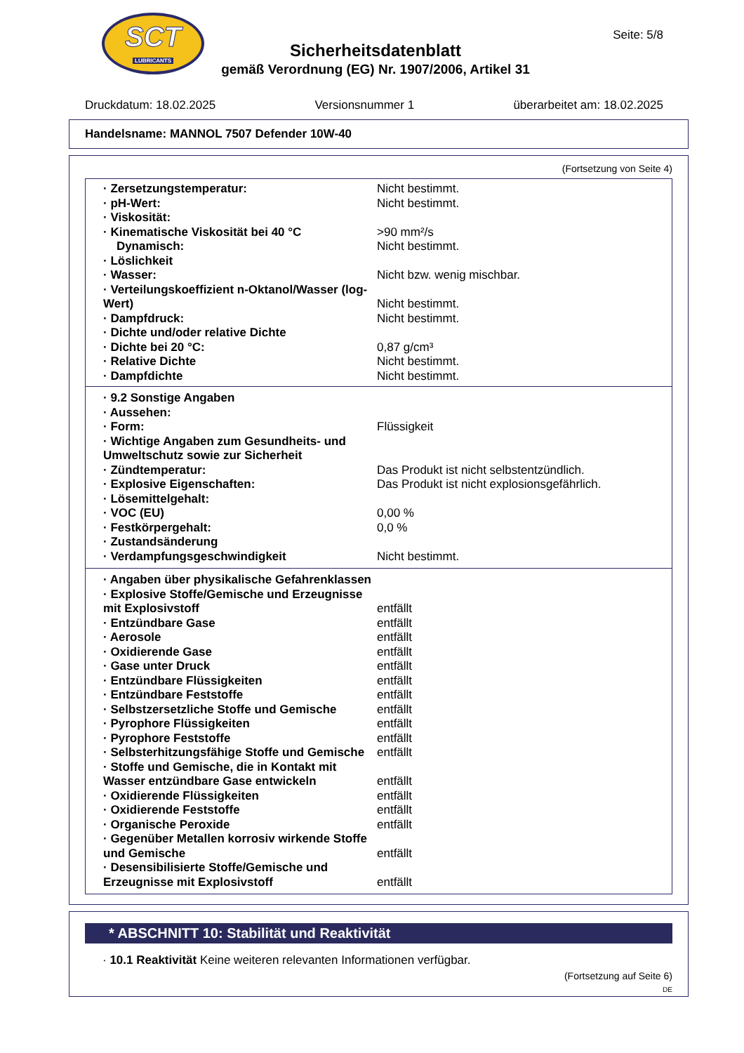SCT
LUBRICANTS
Seite: 5/8
Sicherheitsdatenblatt
gemäß Verordnung (EG) Nr. 1907/2006, Artikel 31
Druckdatum: 18.02.2025 Versionsnummer 1 überarbeitet am: 18.02.2025
Handelsname: MANNOL 7507 Defender 10W-40
(Fortsetzung von Seite 4)
| · Zersetzungstemperatur: | Nicht bestimmt. |
| · pH-Wert: | Nicht bestimmt. |
| · Viskosität: | |
| · Kinematische Viskosität bei 40 °C | >90 mm²/s |
| Dynamisch: | Nicht bestimmt. |
| · Löslichkeit | |
| · Wasser: | Nicht bzw. wenig mischbar. |
| · Verteilungskoeffizient n-Oktanol/Wasser (log-Wert) | Nicht bestimmt. |
| · Dampfdruck: | Nicht bestimmt. |
| · Dichte und/oder relative Dichte | |
| · Dichte bei 20 °C: | 0,87 g/cm³ |
| · Relative Dichte | Nicht bestimmt. |
| · Dampfdichte | Nicht bestimmt. |
| · 9.2 Sonstige Angaben | |
| · Aussehen: | |
| · Form: | Flüssigkeit |
| · Wichtige Angaben zum Gesundheits- und Umweltschutz sowie zur Sicherheit | |
| · Zündtemperatur: | Das Produkt ist nicht selbstentzündlich. |
| · Explosive Eigenschaften: | Das Produkt ist nicht explosionsgefährlich. |
| · Lösemittelgehalt: | |
| · VOC (EU) | 0,00 % |
| · Festkörpergehalt: | 0,0 % |
| · Zustandsänderung | |
| · Verdampfungsgeschwindigkeit | Nicht bestimmt. |
| · Angaben über physikalische Gefahrenklassen | |
| · Explosive Stoffe/Gemische und Erzeugnisse mit Explosivstoff | entfällt |
| · Entzündbare Gase | entfällt |
| · Aerosole | entfällt |
| · Oxidierende Gase | entfällt |
| · Gase unter Druck | entfällt |
| · Entzündbare Flüssigkeiten | entfällt |
| · Entzündbare Feststoffe | entfällt |
| · Selbstzersetzliche Stoffe und Gemische | entfällt |
| · Pyrophore Flüssigkeiten | entfällt |
| · Pyrophore Feststoffe | entfällt |
| · Selbsterhitzungsfähige Stoffe und Gemische | entfällt |
| · Stoffe und Gemische, die in Kontakt mit Wasser entzündbare Gase entwickeln | entfällt |
| · Oxidierende Flüssigkeiten | entfällt |
| · Oxidierende Feststoffe | entfällt |
| · Organische Peroxide | entfällt |
| · Gegenüber Metallen korrosiv wirkende Stoffe und Gemische | entfällt |
| · Desensibilisierte Stoffe/Gemische und Erzeugnisse mit Explosivstoff | entfällt |
* ABSCHNITT 10: Stabilität und Reaktivität
· 10.1 Reaktivität Keine weiteren relevanten Informationen verfügbar.
(Fortsetzung auf Seite 6)
DE